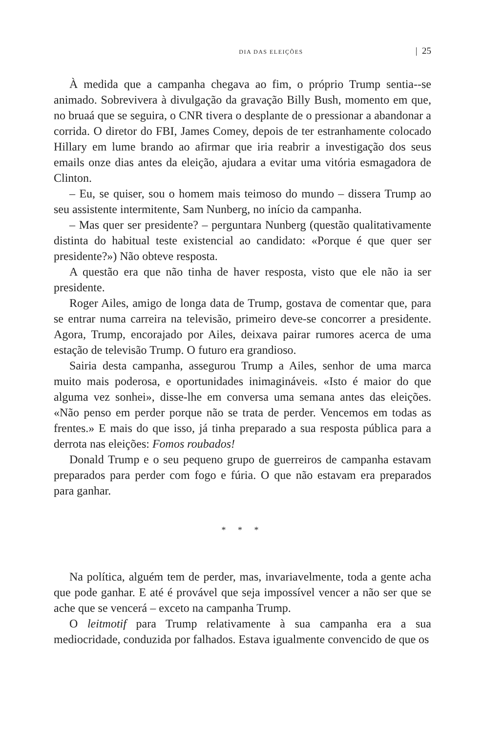DIA DAS ELEIÇÕES | 25
À medida que a campanha chegava ao fim, o próprio Trump sentia--se animado. Sobrevivera à divulgação da gravação Billy Bush, momento em que, no bruaá que se seguira, o CNR tivera o desplante de o pressionar a abandonar a corrida. O diretor do FBI, James Comey, depois de ter estranhamente colocado Hillary em lume brando ao afirmar que iria reabrir a investigação dos seus emails onze dias antes da eleição, ajudara a evitar uma vitória esmagadora de Clinton.
– Eu, se quiser, sou o homem mais teimoso do mundo – dissera Trump ao seu assistente intermitente, Sam Nunberg, no início da campanha.
– Mas quer ser presidente? – perguntara Nunberg (questão qualitativamente distinta do habitual teste existencial ao candidato: «Porque é que quer ser presidente?») Não obteve resposta.
A questão era que não tinha de haver resposta, visto que ele não ia ser presidente.
Roger Ailes, amigo de longa data de Trump, gostava de comentar que, para se entrar numa carreira na televisão, primeiro deve-se concorrer a presidente. Agora, Trump, encorajado por Ailes, deixava pairar rumores acerca de uma estação de televisão Trump. O futuro era grandioso.
Sairia desta campanha, assegurou Trump a Ailes, senhor de uma marca muito mais poderosa, e oportunidades inimagináveis. «Isto é maior do que alguma vez sonhei», disse-lhe em conversa uma semana antes das eleições. «Não penso em perder porque não se trata de perder. Vencemos em todas as frentes.» E mais do que isso, já tinha preparado a sua resposta pública para a derrota nas eleições: Fomos roubados!
Donald Trump e o seu pequeno grupo de guerreiros de campanha estavam preparados para perder com fogo e fúria. O que não estavam era preparados para ganhar.
* * *
Na política, alguém tem de perder, mas, invariavelmente, toda a gente acha que pode ganhar. E até é provável que seja impossível vencer a não ser que se ache que se vencerá – exceto na campanha Trump.
O leitmotif para Trump relativamente à sua campanha era a sua mediocridade, conduzida por falhados. Estava igualmente convencido de que os